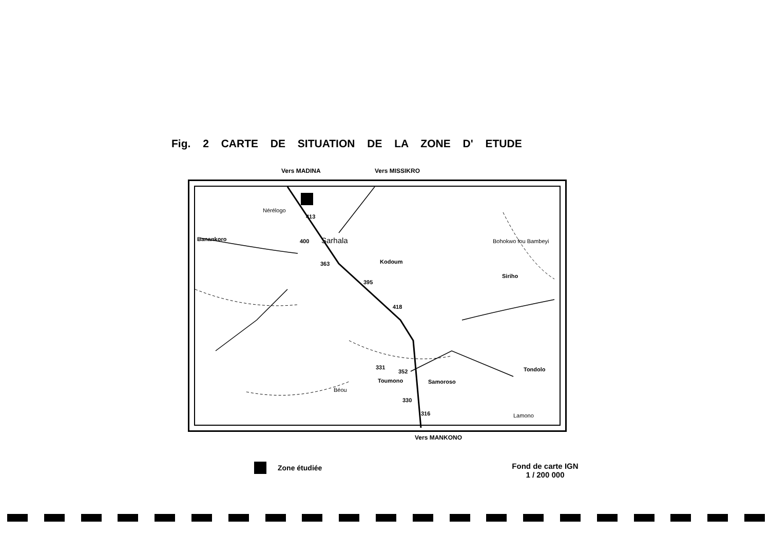Fig. 2 CARTE DE SITUATION DE LA ZONE D' ETUDE
Vers MADINA Vers MISSIKRO
Banankoro
413
400 Sarhala
363 Kodoum
395
Siriho
418
331
352
Toumono Samoroso
Tondolo
330
316
Nérélogo
Bohokwo fou Bambeyi
Béou
Lamono
Vers MANKONO
Zone étudiée
Fond de carte IGN
1 / 200 000